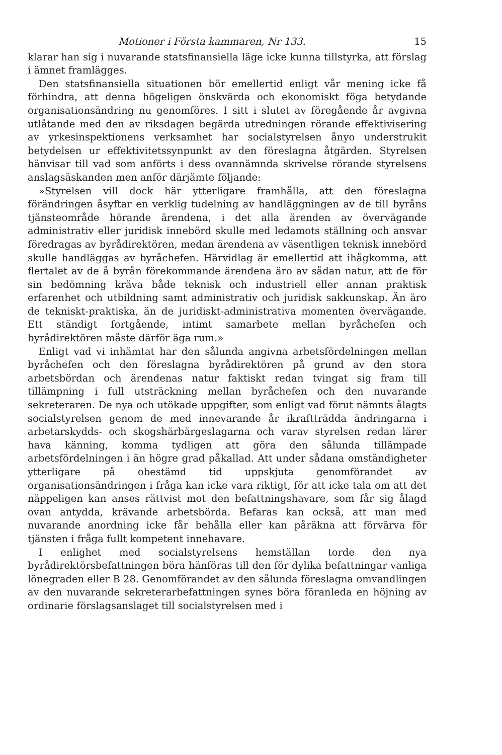Motioner i Första kammaren, Nr 133. 15
klarar han sig i nuvarande statsfinansiella läge icke kunna tillstyrka, att förslag i ämnet framlägges.
Den statsfinansiella situationen bör emellertid enligt vår mening icke få förhindra, att denna högeligen önskvärda och ekonomiskt föga betydande organisationsändring nu genomföres. I sitt i slutet av föregående år avgivna utlåtande med den av riksdagen begärda utredningen rörande effektivisering av yrkesinspektionens verksamhet har socialstyrelsen ånyo understrukit betydelsen ur effektivitetssynpunkt av den föreslagna åtgärden. Styrelsen hänvisar till vad som anförts i dess ovannämnda skrivelse rörande styrelsens anslagsäskanden men anför därjämte följande:
»Styrelsen vill dock här ytterligare framhålla, att den föreslagna förändringen åsyftar en verklig tudelning av handläggningen av de till byråns tjänsteområde hörande ärendena, i det alla ärenden av övervägande administrativ eller juridisk innebörd skulle med ledamots ställning och ansvar föredragas av byrådirektören, medan ärendena av väsentligen teknisk innebörd skulle handläggas av byråchefen. Härvidlag är emellertid att ihågkomma, att flertalet av de å byrån förekommande ärendena äro av sådan natur, att de för sin bedömning kräva både teknisk och industriell eller annan praktisk erfarenhet och utbildning samt administrativ och juridisk sakkunskap. Än äro de tekniskt-praktiska, än de juridiskt-administrativa momenten övervägande. Ett ständigt fortgående, intimt samarbete mellan byråchefen och byrådirektören måste därför äga rum.»
Enligt vad vi inhämtat har den sålunda angivna arbetsfördelningen mellan byråchefen och den föreslagna byrådirektören på grund av den stora arbetsbördan och ärendenas natur faktiskt redan tvingat sig fram till tillämpning i full utsträckning mellan byråchefen och den nuvarande sekreteraren. De nya och utökade uppgifter, som enligt vad förut nämnts ålagts socialstyrelsen genom de med innevarande år ikraftträdda ändringarna i arbetarskydds- och skogshärbärgeslagarna och varav styrelsen redan lärer hava känning, komma tydligen att göra den sålunda tillämpade arbetsfördelningen i än högre grad påkallad. Att under sådana omständigheter ytterligare på obestämd tid uppskjuta genomförandet av organisationsändringen i fråga kan icke vara riktigt, för att icke tala om att det näppeligen kan anses rättvist mot den befattningshavare, som får sig ålagd ovan antydda, krävande arbetsbörda. Befaras kan också, att man med nuvarande anordning icke får behålla eller kan påräkna att förvärva för tjänsten i fråga fullt kompetent innehavare.
I enlighet med socialstyrelsens hemställan torde den nya byrådirektörsbefattningen böra hänföras till den för dylika befattningar vanliga lönegraden eller B 28. Genomförandet av den sålunda föreslagna omvandlingen av den nuvarande sekreterarbefattningen synes böra föranleda en höjning av ordinarie förslagsanslaget till socialstyrelsen med i